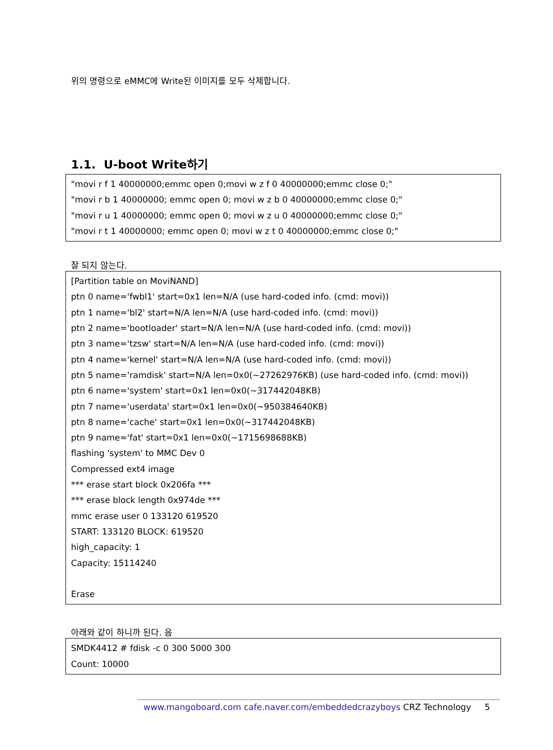위의 명령으로 eMMC에 Write된 이미지를 모두 삭제합니다.
1.1. U-boot Write하기
"movi r f 1 40000000;emmc open 0;movi w z f 0 40000000;emmc close 0;"
"movi r b 1 40000000; emmc open 0; movi w z b 0 40000000;emmc close 0;"
"movi r u 1 40000000; emmc open 0; movi w z u 0 40000000;emmc close 0;"
"movi r t 1 40000000; emmc open 0; movi w z t 0 40000000;emmc close 0;"
잘 되지 않는다.
[Partition table on MoviNAND]
ptn 0 name='fwbl1' start=0x1 len=N/A (use hard-coded info. (cmd: movi))
ptn 1 name='bl2' start=N/A len=N/A (use hard-coded info. (cmd: movi))
ptn 2 name='bootloader' start=N/A len=N/A (use hard-coded info. (cmd: movi))
ptn 3 name='tzsw' start=N/A len=N/A (use hard-coded info. (cmd: movi))
ptn 4 name='kernel' start=N/A len=N/A (use hard-coded info. (cmd: movi))
ptn 5 name='ramdisk' start=N/A len=0x0(~27262976KB) (use hard-coded info. (cmd: movi))
ptn 6 name='system' start=0x1 len=0x0(~317442048KB)
ptn 7 name='userdata' start=0x1 len=0x0(~950384640KB)
ptn 8 name='cache' start=0x1 len=0x0(~317442048KB)
ptn 9 name='fat' start=0x1 len=0x0(~1715698688KB)
flashing 'system' to MMC Dev 0
Compressed ext4 image
*** erase start block 0x206fa ***
*** erase block length 0x974de ***
mmc erase user 0 133120 619520
START: 133120 BLOCK: 619520
high_capacity: 1
Capacity: 15114240
Erase
아래와 같이 하니까 된다. 음
SMDK4412 # fdisk -c 0 300 5000 300
Count: 10000
www.mangoboard.com cafe.naver.com/embeddedcrazyboys CRZ Technology 5